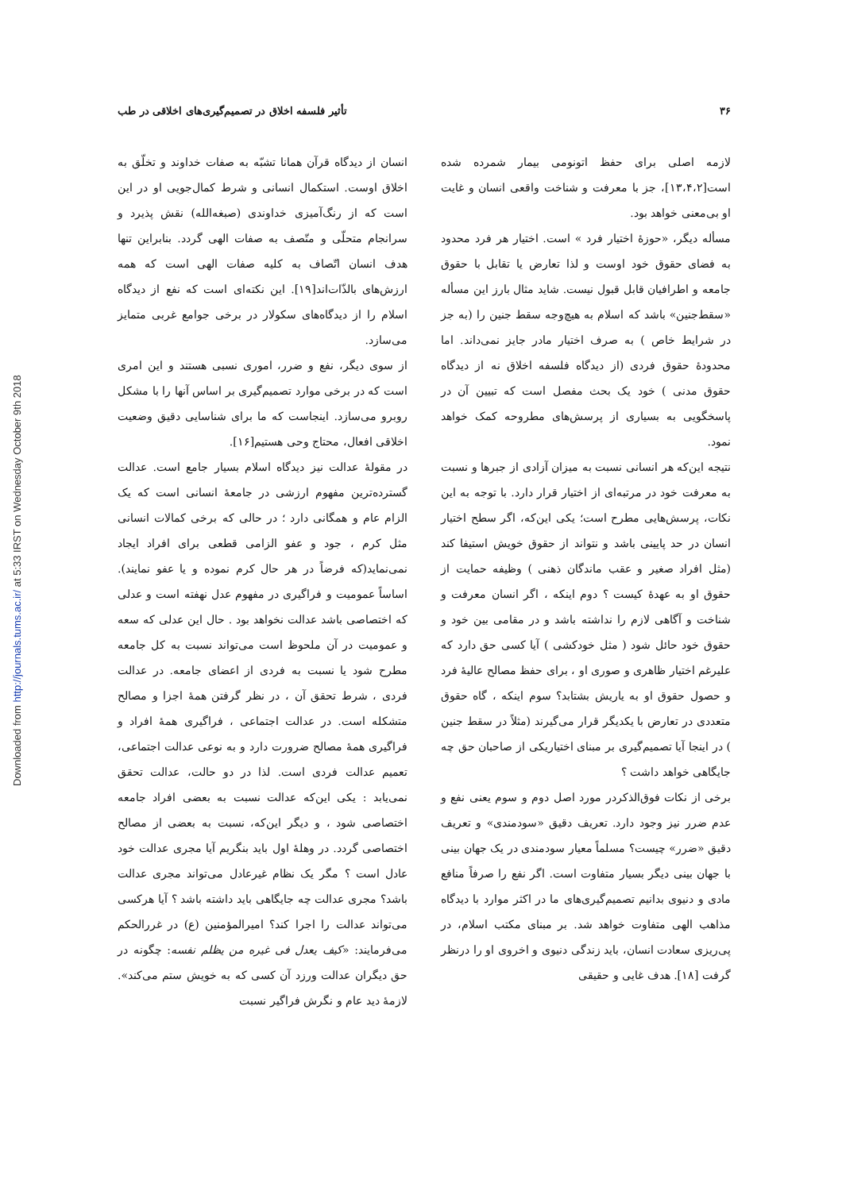Downloaded from http://journals.tums.ac.ir/ at 5:33 IRST on Wednesday October 9th 2018
۳۶ تأثیر فلسفه اخلاق در تصمیم‌گیری‌های اخلاقی در طب
لازمه اصلی برای حفظ اتونومی بیمار شمرده شده است[۱۳،۴،۲]، جز با معرفت و شناخت واقعی انسان و غایت او بی‌معنی خواهد بود.
مسأله دیگر، «حوزهٔ اختیار فرد » است. اختیار هر فرد محدود به فضای حقوق خود اوست و لذا تعارض یا تقابل با حقوق جامعه و اطرافیان قابل قبول نیست. شاید مثال بارز این مسأله «سقط‌جنین» باشد که اسلام به هیچ‌وجه سقط جنین را (به جز در شرایط خاص ) به صرف اختیار مادر جایز نمی‌داند. اما محدودهٔ حقوق فردی (از دیدگاه فلسفه اخلاق نه از دیدگاه حقوق مدنی ) خود یک بحث مفصل است که تبیین آن در پاسخگویی به بسیاری از پرسش‌های مطروحه کمک خواهد نمود.
نتیجه این‌که هر انسانی نسبت به میزان آزادی از جبرها و نسبت به معرفت خود در مرتبه‌ای از اختیار قرار دارد. با توجه به این نکات، پرسش‌هایی مطرح است؛ یکی این‌که، اگر سطح اختیار انسان در حد پایینی باشد و نتواند از حقوق خویش استیفا کند (مثل افراد صغیر و عقب ماندگان ذهنی ) وظیفه حمایت از حقوق او به عهدهٔ کیست ؟ دوم اینکه ، اگر انسان معرفت و شناخت و آگاهی لازم را نداشته باشد و در مقامی بین خود و حقوق خود حائل شود ( مثل خودکشی ) آیا کسی حق دارد که علیرغم اختیار ظاهری و صوری او ، برای حفظ مصالح عالیهٔ فرد و حصول حقوق او به یاریش بشتابد؟ سوم اینکه ، گاه حقوق متعددی در تعارض با یکدیگر قرار می‌گیرند (مثلاً در سقط جنین ) در اینجا آیا تصمیم‌گیری بر مبنای اختیاریکی از صاحبان حق چه جایگاهی خواهد داشت ؟
برخی از نکات فوق‌الذکردر مورد اصل دوم و سوم یعنی نفع و عدم ضرر نیز وجود دارد. تعریف دقیق «سودمندی» و تعریف دقیق «ضرر» چیست؟ مسلماً معیار سودمندی در یک جهان بینی با جهان بینی دیگر بسیار متفاوت است. اگر نفع را صرفاً منافع مادی و دنیوی بدانیم تصمیم‌گیری‌های ما در اکثر موارد با دیدگاه مذاهب الهی متفاوت خواهد شد. بر مبنای مکتب اسلام، در پی‌ریزی سعادت انسان، باید زندگی دنیوی و اخروی او را درنظر گرفت [۱۸]. هدف غایی و حقیقی
انسان از دیدگاه قرآن همانا تشبّه به صفات خداوند و تخلّق به اخلاق اوست. استکمال انسانی و شرط کمال‌جویی او در این است که از رنگ‌آمیزی خداوندی (صبغه‌الله) نقش پذیرد و سرانجام متحلّی و متّصف به صفات الهی گردد. بنابراین تنها هدف انسان اتّصاف به کلیه صفات الهی است که همه ارزش‌های بالذّات‌اند[۱۹]. این نکته‌ای است که نفع از دیدگاه اسلام را از دیدگاه‌های سکولار در برخی جوامع غربی متمایز می‌سازد.
از سوی دیگر، نفع و ضرر، اموری نسبی هستند و این امری است که در برخی موارد تصمیم‌گیری بر اساس آنها را با مشکل روبرو می‌سازد. اینجاست که ما برای شناسایی دقیق وضعیت اخلاقی افعال، محتاج وحی هستیم[۱۶].
در مقولهٔ عدالت نیز دیدگاه اسلام بسیار جامع است. عدالت گسترده‌ترین مفهوم ارزشی در جامعهٔ انسانی است که یک الزام عام و همگانی دارد ؛ در حالی که برخی کمالات انسانی مثل کرم ، جود و عفو الزامی قطعی برای افراد ایجاد نمی‌نماید(که فرضاً در هر حال کرم نموده و یا عفو نمایند). اساساً عمومیت و فراگیری در مفهوم عدل نهفته است و عدلی که اختصاصی باشد عدالت نخواهد بود . حال این عدلی که سعه و عمومیت در آن ملحوظ است می‌تواند نسبت به کل جامعه مطرح شود یا نسبت به فردی از اعضای جامعه. در عدالت فردی ، شرط تحقق آن ، در نظر گرفتن همهٔ اجزا و مصالح متشکله است. در عدالت اجتماعی ، فراگیری همهٔ افراد و فراگیری همهٔ مصالح ضرورت دارد و به نوعی عدالت اجتماعی، تعمیم عدالت فردی است. لذا در دو حالت، عدالت تحقق نمی‌یابد : یکی این‌که عدالت نسبت به بعضی افراد جامعه اختصاصی شود ، و دیگر این‌که، نسبت به بعضی از مصالح اختصاصی گردد. در وهلهٔ اول باید بنگریم آیا مجری عدالت خود عادل است ؟ مگر یک نظام غیرعادل می‌تواند مجری عدالت باشد؟ مجری عدالت چه جایگاهی باید داشته باشد ؟ آیا هرکسی می‌تواند عدالت را اجرا کند؟ امیرالمؤمنین (ع) در غررالحکم می‌فرمایند: «کیف یعدل فی غیره من یظلم نفسه: چگونه در حق دیگران عدالت ورزد آن کسی که به خویش ستم می‌کند». لازمهٔ دید عام و نگرش فراگیر نسبت